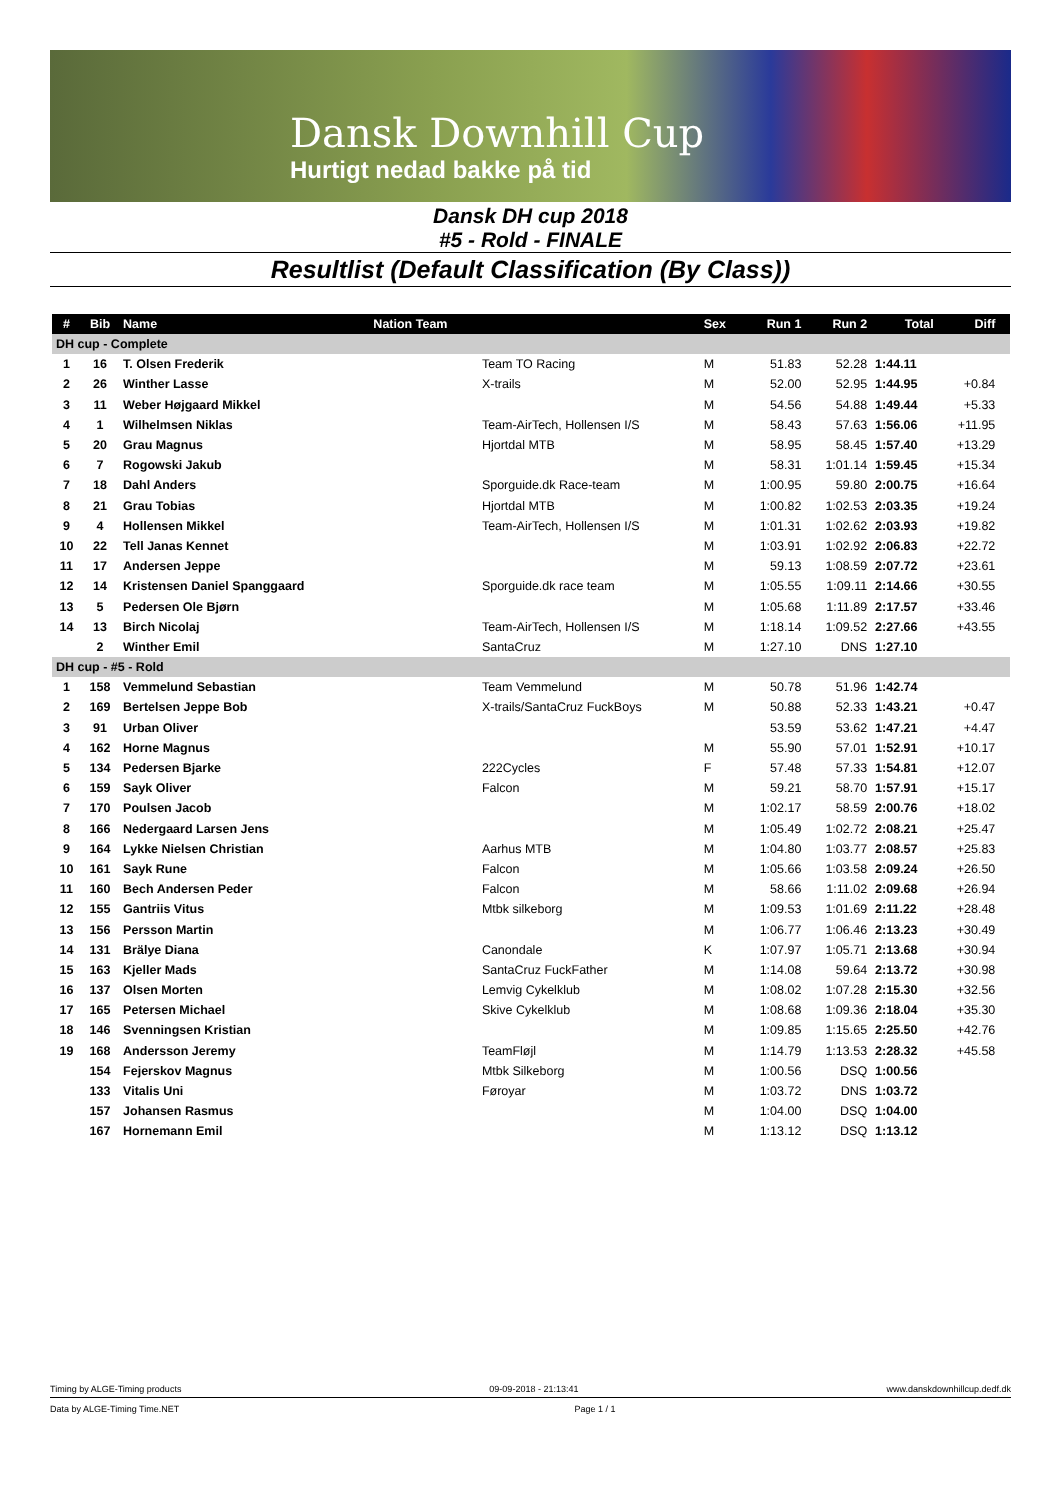Dansk Downhill Cup
Hurtigt nedad bakke på tid
Dansk DH cup 2018
#5 - Rold - FINALE
Resultlist (Default Classification (By Class))
| # | Bib | Name | Nation Team | | Sex | Run 1 | Run 2 | Total | Diff | |
| --- | --- | --- | --- | --- | --- | --- | --- | --- | --- | --- |
| DH cup - Complete | | | | | | | | | | |
| 1 | 16 | T. Olsen Frederik | | Team TO Racing | M | 51.83 | 52.28 | 1:44.11 | | |
| 2 | 26 | Winther Lasse | | X-trails | M | 52.00 | 52.95 | 1:44.95 | +0.84 | |
| 3 | 11 | Weber Højgaard Mikkel | | | M | 54.56 | 54.88 | 1:49.44 | +5.33 | |
| 4 | 1 | Wilhelmsen Niklas | | Team-AirTech, Hollensen I/S | M | 58.43 | 57.63 | 1:56.06 | +11.95 | |
| 5 | 20 | Grau Magnus | | Hjortdal MTB | M | 58.95 | 58.45 | 1:57.40 | +13.29 | |
| 6 | 7 | Rogowski Jakub | | | M | 58.31 | 1:01.14 | 1:59.45 | +15.34 | |
| 7 | 18 | Dahl Anders | | Sporguide.dk Race-team | M | 1:00.95 | 59.80 | 2:00.75 | +16.64 | |
| 8 | 21 | Grau Tobias | | Hjortdal MTB | M | 1:00.82 | 1:02.53 | 2:03.35 | +19.24 | |
| 9 | 4 | Hollensen Mikkel | | Team-AirTech, Hollensen I/S | M | 1:01.31 | 1:02.62 | 2:03.93 | +19.82 | |
| 10 | 22 | Tell Janas Kennet | | | M | 1:03.91 | 1:02.92 | 2:06.83 | +22.72 | |
| 11 | 17 | Andersen Jeppe | | | M | 59.13 | 1:08.59 | 2:07.72 | +23.61 | |
| 12 | 14 | Kristensen Daniel Spanggaard | | Sporguide.dk race team | M | 1:05.55 | 1:09.11 | 2:14.66 | +30.55 | |
| 13 | 5 | Pedersen Ole Bjørn | | | M | 1:05.68 | 1:11.89 | 2:17.57 | +33.46 | |
| 14 | 13 | Birch Nicolaj | | Team-AirTech, Hollensen I/S | M | 1:18.14 | 1:09.52 | 2:27.66 | +43.55 | |
| | 2 | Winther Emil | | SantaCruz | M | 1:27.10 | DNS | 1:27.10 | | |
| DH cup - #5 - Rold | | | | | | | | | | |
| 1 | 158 | Vemmelund Sebastian | | Team Vemmelund | M | 50.78 | 51.96 | 1:42.74 | | |
| 2 | 169 | Bertelsen Jeppe Bob | | X-trails/SantaCruz FuckBoys | M | 50.88 | 52.33 | 1:43.21 | +0.47 | |
| 3 | 91 | Urban Oliver | | | | 53.59 | 53.62 | 1:47.21 | +4.47 | |
| 4 | 162 | Horne Magnus | | | M | 55.90 | 57.01 | 1:52.91 | +10.17 | |
| 5 | 134 | Pedersen Bjarke | | 222Cycles | F | 57.48 | 57.33 | 1:54.81 | +12.07 | |
| 6 | 159 | Sayk Oliver | | Falcon | M | 59.21 | 58.70 | 1:57.91 | +15.17 | |
| 7 | 170 | Poulsen Jacob | | | M | 1:02.17 | 58.59 | 2:00.76 | +18.02 | |
| 8 | 166 | Nedergaard Larsen Jens | | | M | 1:05.49 | 1:02.72 | 2:08.21 | +25.47 | |
| 9 | 164 | Lykke Nielsen Christian | | Aarhus MTB | M | 1:04.80 | 1:03.77 | 2:08.57 | +25.83 | |
| 10 | 161 | Sayk Rune | | Falcon | M | 1:05.66 | 1:03.58 | 2:09.24 | +26.50 | |
| 11 | 160 | Bech Andersen Peder | | Falcon | M | 58.66 | 1:11.02 | 2:09.68 | +26.94 | |
| 12 | 155 | Gantriis Vitus | | Mtbk silkeborg | M | 1:09.53 | 1:01.69 | 2:11.22 | +28.48 | |
| 13 | 156 | Persson Martin | | | M | 1:06.77 | 1:06.46 | 2:13.23 | +30.49 | |
| 14 | 131 | Brälye Diana | | Canondale | K | 1:07.97 | 1:05.71 | 2:13.68 | +30.94 | |
| 15 | 163 | Kjeller Mads | | SantaCruz FuckFather | M | 1:14.08 | 59.64 | 2:13.72 | +30.98 | |
| 16 | 137 | Olsen Morten | | Lemvig Cykelklub | M | 1:08.02 | 1:07.28 | 2:15.30 | +32.56 | |
| 17 | 165 | Petersen Michael | | Skive Cykelklub | M | 1:08.68 | 1:09.36 | 2:18.04 | +35.30 | |
| 18 | 146 | Svenningsen Kristian | | | M | 1:09.85 | 1:15.65 | 2:25.50 | +42.76 | |
| 19 | 168 | Andersson Jeremy | | TeamFløjl | M | 1:14.79 | 1:13.53 | 2:28.32 | +45.58 | |
| | 154 | Fejerskov Magnus | | Mtbk Silkeborg | M | 1:00.56 | DSQ | 1:00.56 | | |
| | 133 | Vitalis Uni | | Føroyar | M | 1:03.72 | DNS | 1:03.72 | | |
| | 157 | Johansen Rasmus | | | M | 1:04.00 | DSQ | 1:04.00 | | |
| | 167 | Hornemann Emil | | | M | 1:13.12 | DSQ | 1:13.12 | | |
Timing by ALGE-Timing products 09-09-2018 - 21:13:41 www.danskdownhillcup.dedf.dk
Data by ALGE-Timing Time.NET Page 1 / 1